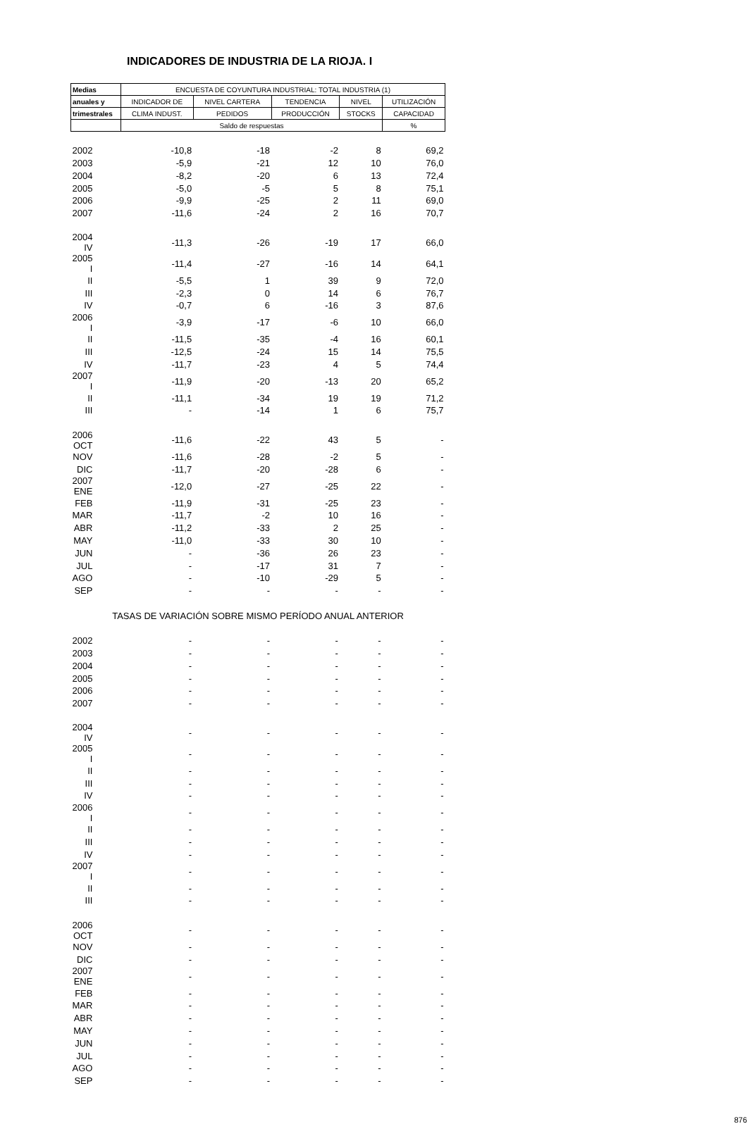INDICADORES DE INDUSTRIA DE LA RIOJA. I
| Medias | ENCUESTA DE COYUNTURA INDUSTRIAL: TOTAL INDUSTRIA (1) | | | | |
| --- | --- | --- | --- | --- | --- |
| anuales y | INDICADOR DE | NIVEL CARTERA | TENDENCIA | NIVEL | UTILIZACIÓN |
| trimestrales | CLIMA INDUST. | PEDIDOS | PRODUCCIÓN | STOCKS | CAPACIDAD |
| | Saldo de respuestas | | | | % |
| 2002 | -10,8 | -18 | -2 | 8 | 69,2 |
| 2003 | -5,9 | -21 | 12 | 10 | 76,0 |
| 2004 | -8,2 | -20 | 6 | 13 | 72,4 |
| 2005 | -5,0 | -5 | 5 | 8 | 75,1 |
| 2006 | -9,9 | -25 | 2 | 11 | 69,0 |
| 2007 | -11,6 | -24 | 2 | 16 | 70,7 |
| 2004 IV | -11,3 | -26 | -19 | 17 | 66,0 |
| 2005 I | -11,4 | -27 | -16 | 14 | 64,1 |
| II | -5,5 | 1 | 39 | 9 | 72,0 |
| III | -2,3 | 0 | 14 | 6 | 76,7 |
| IV | -0,7 | 6 | -16 | 3 | 87,6 |
| 2006 I | -3,9 | -17 | -6 | 10 | 66,0 |
| II | -11,5 | -35 | -4 | 16 | 60,1 |
| III | -12,5 | -24 | 15 | 14 | 75,5 |
| IV | -11,7 | -23 | 4 | 5 | 74,4 |
| 2007 I | -11,9 | -20 | -13 | 20 | 65,2 |
| II | -11,1 | -34 | 19 | 19 | 71,2 |
| III | - | -14 | 1 | 6 | 75,7 |
| 2006 OCT | -11,6 | -22 | 43 | 5 | - |
| NOV | -11,6 | -28 | -2 | 5 | - |
| DIC | -11,7 | -20 | -28 | 6 | - |
| 2007 ENE | -12,0 | -27 | -25 | 22 | - |
| FEB | -11,9 | -31 | -25 | 23 | - |
| MAR | -11,7 | -2 | 10 | 16 | - |
| ABR | -11,2 | -33 | 2 | 25 | - |
| MAY | -11,0 | -33 | 30 | 10 | - |
| JUN | - | -36 | 26 | 23 | - |
| JUL | - | -17 | 31 | 7 | - |
| AGO | - | -10 | -29 | 5 | - |
| SEP | - | - | - | - | - |
| TASAS DE VARIACIÓN SOBRE MISMO PERÍODO ANUAL ANTERIOR | | | | | |
| 2002 | - | - | - | - | - |
| 2003 | - | - | - | - | - |
| 2004 | - | - | - | - | - |
| 2005 | - | - | - | - | - |
| 2006 | - | - | - | - | - |
| 2007 | - | - | - | - | - |
| 2004 IV | - | - | - | - | - |
| 2005 I | - | - | - | - | - |
| II | - | - | - | - | - |
| III | - | - | - | - | - |
| IV | - | - | - | - | - |
| 2006 I | - | - | - | - | - |
| II | - | - | - | - | - |
| III | - | - | - | - | - |
| IV | - | - | - | - | - |
| 2007 I | - | - | - | - | - |
| II | - | - | - | - | - |
| III | - | - | - | - | - |
| 2006 OCT | - | - | - | - | - |
| NOV | - | - | - | - | - |
| DIC | - | - | - | - | - |
| 2007 ENE | - | - | - | - | - |
| FEB | - | - | - | - | - |
| MAR | - | - | - | - | - |
| ABR | - | - | - | - | - |
| MAY | - | - | - | - | - |
| JUN | - | - | - | - | - |
| JUL | - | - | - | - | - |
| AGO | - | - | - | - | - |
| SEP | - | - | - | - | - |
876